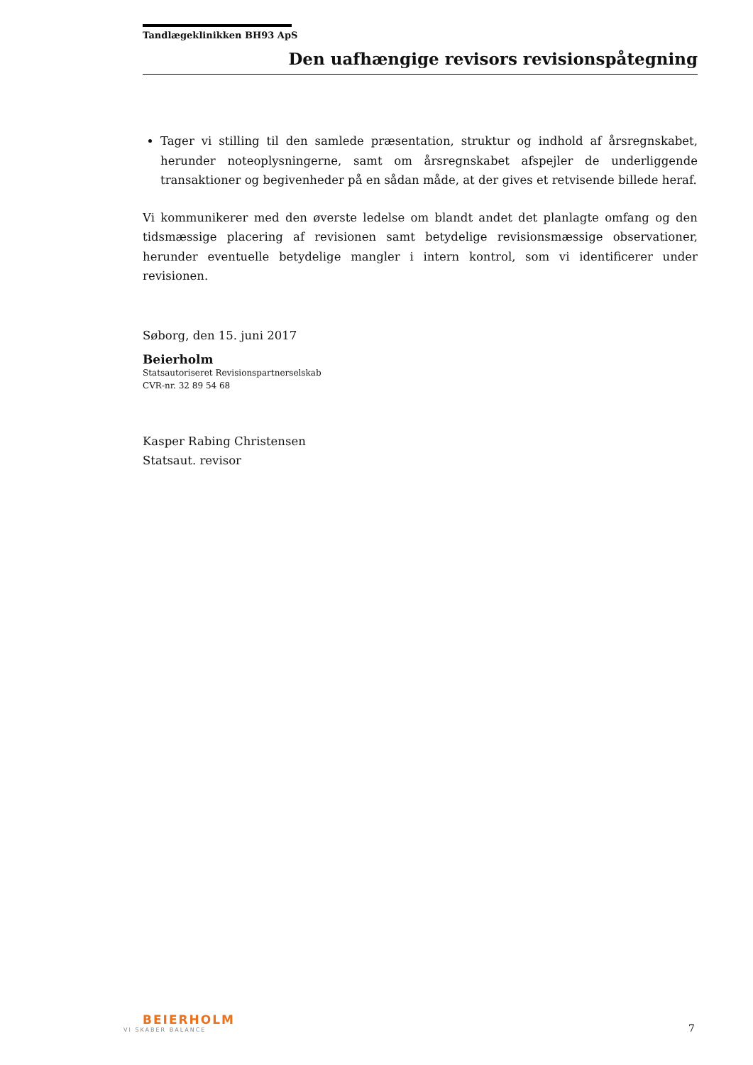Tandlægeklinikken BH93 ApS
Den uafhængige revisors revisionspåtegning
Tager vi stilling til den samlede præsentation, struktur og indhold af årsregnskabet, herunder noteoplysningerne, samt om årsregnskabet afspejler de underliggende transaktioner og begivenheder på en sådan måde, at der gives et retvisende billede heraf.
Vi kommunikerer med den øverste ledelse om blandt andet det planlagte omfang og den tidsmæssige placering af revisionen samt betydelige revisionsmæssige observationer, herunder eventuelle betydelige mangler i intern kontrol, som vi identificerer under revisionen.
Søborg, den 15. juni 2017
Beierholm
Statsautoriseret Revisionspartnerselskab
CVR-nr. 32 89 54 68
Kasper Rabing Christensen
Statsaut. revisor
BEIERHOLM
VI SKABER BALANCE
7